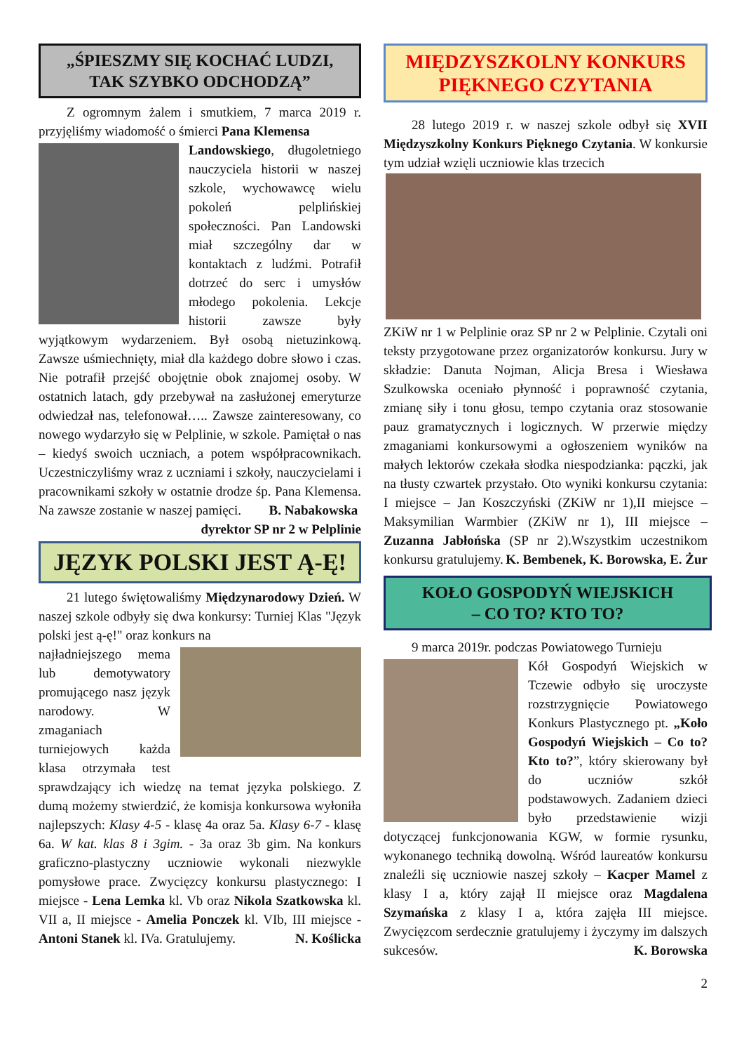„ŚPIESZMY SIĘ KOCHAĆ LUDZI,
TAK SZYBKO ODCHODZĄ”
Z ogromnym żalem i smutkiem, 7 marca 2019 r. przyjęliśmy wiadomość o śmierci Pana Klemensa
Landowskiego, długoletniego nauczyciela historii w naszej szkole, wychowawcę wielu pokoleń pelplińskiej społeczności. Pan Landowski miał szczególny dar w kontaktach z ludźmi. Potrafił dotrzeć do serc i umysłów młodego pokolenia. Lekcje historii zawsze były wyjątkowym wydarzeniem. Był osobą nietuzinkową. Zawsze uśmiechnięty, miał dla każdego dobre słowo i czas. Nie potrafił przejść obojętnie obok znajomej osoby. W ostatnich latach, gdy przebywał na zasłużonej emeryturze odwiedzał nas, telefonował….. Zawsze zainteresowany, co nowego wydarzyło się w Pelplinie, w szkole. Pamiętał o nas – kiedyś swoich uczniach, a potem współpracownikach. Uczestniczyliśmy wraz z uczniami i szkoły, nauczycielami i pracownikami szkoły w ostatnie drodze śp. Pana Klemensa. Na zawsze zostanie w naszej pamięci. B. Nabakowska
dyrektor SP nr 2 w Pelplinie
JĘZYK POLSKI JEST Ą-Ę!
21 lutego świętowaliśmy Międzynarodowy Dzień. W naszej szkole odbyły się dwa konkursy: Turniej Klas "Język polski jest ą-ę!" oraz konkurs na
najładniejszego mema lub demotywatory promującego nasz język narodowy. W zmaganiach turniejowych każda klasa otrzymała test sprawdzający ich wiedzę na temat języka polskiego. Z dumą możemy stwierdzić, że komisja konkursowa wyłoniła najlepszych: Klasy 4-5 - klasę 4a oraz 5a. Klasy 6-7 - klasę 6a. W kat. klas 8 i 3gim. - 3a oraz 3b gim. Na konkurs graficzno-plastyczny uczniowie wykonali niezwykle pomysłowe prace. Zwycięzcy konkursu plastycznego: I miejsce - Lena Lemka kl. Vb oraz Nikola Szatkowska kl. VII a, II miejsce - Amelia Ponczek kl. VIb, III miejsce - Antoni Stanek kl. IVa. Gratulujemy. N. Koślicka
MIĘDZYSZKOLNY KONKURS
PIĘKNEGO CZYTANIA
28 lutego 2019 r. w naszej szkole odbył się XVII Międzyszkolny Konkurs Pięknego Czytania. W konkursie tym udział wzięli uczniowie klas trzecich
ZKiW nr 1 w Pelplinie oraz SP nr 2 w Pelplinie. Czytali oni teksty przygotowane przez organizatorów konkursu. Jury w składzie: Danuta Nojman, Alicja Bresa i Wiesława Szulkowska oceniało płynność i poprawność czytania, zmianę siły i tonu głosu, tempo czytania oraz stosowanie pauz gramatycznych i logicznych. W przerwie między zmaganiami konkursowymi a ogłoszeniem wyników na małych lektorów czekała słodka niespodzianka: pączki, jak na tłusty czwartek przystało. Oto wyniki konkursu czytania: I miejsce – Jan Koszczyński (ZKiW nr 1),II miejsce – Maksymilian Warmbier (ZKiW nr 1), III miejsce – Zuzanna Jabłońska (SP nr 2).Wszystkim uczestnikom konkursu gratulujemy. K. Bembenek, K. Borowska, E. Żur
KOŁO GOSPODYŃ WIEJSKICH
– CO TO? KTO TO?
9 marca 2019r. podczas Powiatowego Turnieju
Kół Gospodyń Wiejskich w Tczewie odbyło się uroczyste rozstrzygnięcie Powiatowego Konkurs Plastycznego pt. „Koło Gospodyń Wiejskich – Co to? Kto to?”, który skierowany był do uczniów szkół podstawowych. Zadaniem dzieci było przedstawienie wizji dotyczącej funkcjonowania KGW, w formie rysunku, wykonanego techniką dowolną. Wśród laureatów konkursu znaleźli się uczniowie naszej szkoły – Kacper Mamel z klasy I a, który zajął II miejsce oraz Magdalena Szymańska z klasy I a, która zajęła III miejsce. Zwycięzcom serdecznie gratulujemy i życzymy im dalszych sukcesów. K. Borowska
2